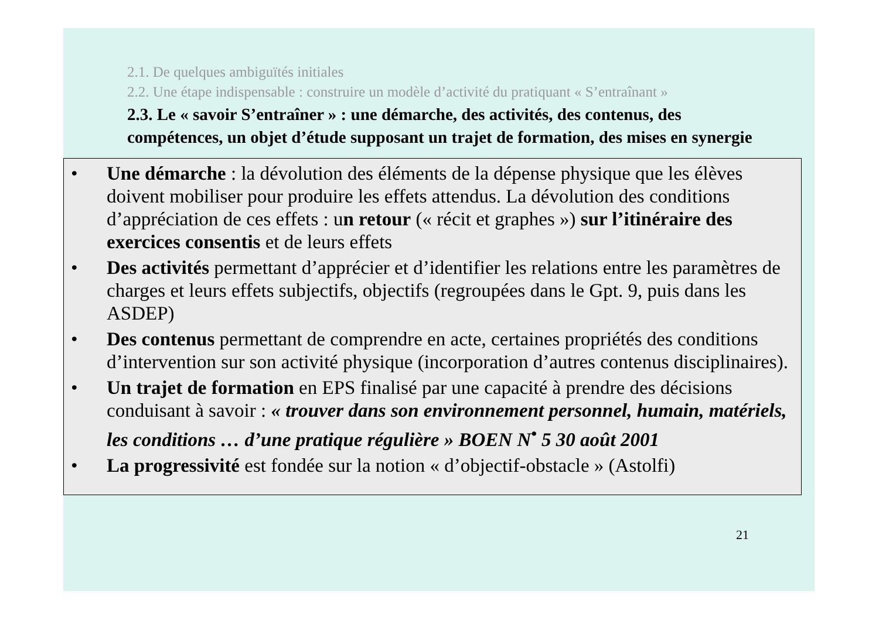2.1. De quelques ambiguïtés initiales
2.2. Une étape indispensable : construire un modèle d’activité du pratiquant « S’entraînant »
2.3. Le « savoir S’entraîner » : une démarche, des activités, des contenus, des compétences, un objet d’étude supposant un trajet de formation, des mises en synergie
• Une démarche : la dévolution des éléments de la dépense physique que les élèves doivent mobiliser pour produire les effets attendus. La dévolution des conditions d’appréciation de ces effets : un retour (« récit et graphes ») sur l’itinéraire des exercices consentis et de leurs effets
• Des activités permettant d’apprécier et d’identifier les relations entre les paramètres de charges et leurs effets subjectifs, objectifs (regroupées dans le Gpt. 9, puis dans les ASDEP)
• Des contenus permettant de comprendre en acte, certaines propriétés des conditions d’intervention sur son activité physique (incorporation d’autres contenus disciplinaires).
• Un trajet de formation en EPS finalisé par une capacité à prendre des décisions conduisant à savoir : « trouver dans son environnement personnel, humain, matériels, les conditions … d’une pratique régulière » BOEN N<sup>•</sup> 5 30 août 2001
• La progressivité est fondée sur la notion « d’objectif-obstacle » (Astolfi)
21